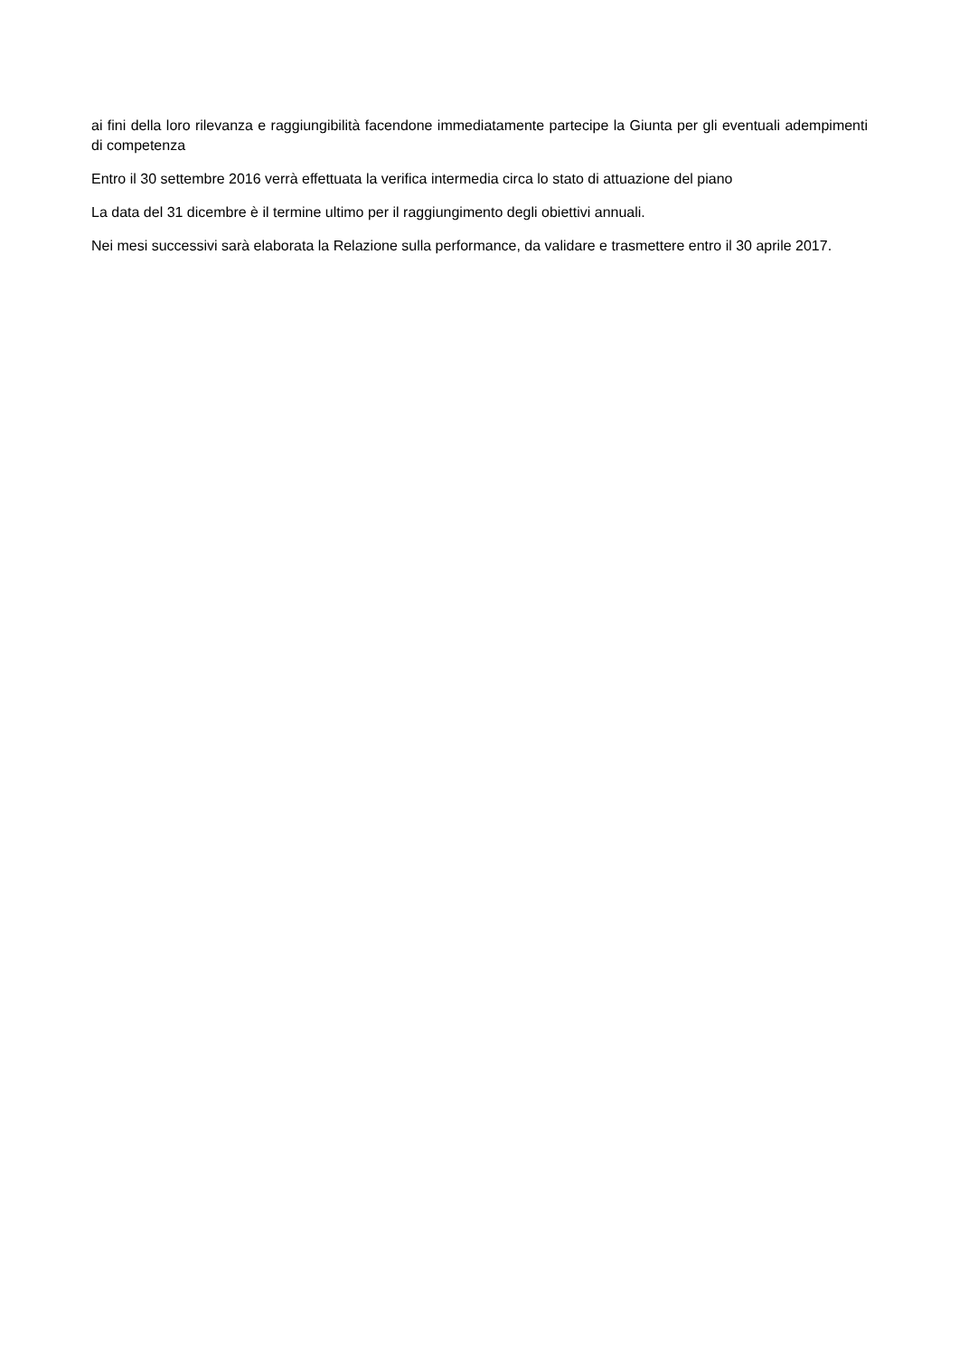ai fini della loro rilevanza e raggiungibilità facendone immediatamente partecipe la Giunta per gli eventuali adempimenti di competenza
Entro il 30 settembre 2016 verrà effettuata la verifica intermedia circa lo stato di attuazione del piano
La data del 31 dicembre è il termine ultimo per il raggiungimento degli obiettivi annuali.
Nei mesi successivi sarà elaborata la Relazione sulla performance, da validare e trasmettere entro il 30 aprile 2017.